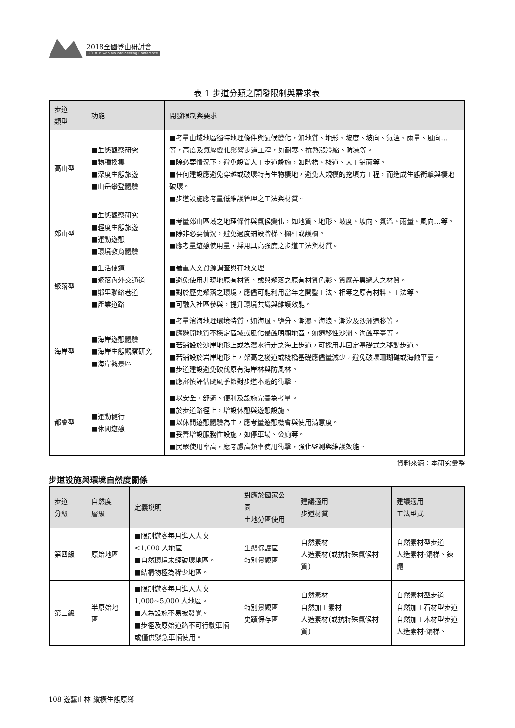2018全國登山研討會
2018 Taiwan Mountaineering Conference
表 1 步道分類之開發限制與需求表
| 步道 類型 | 功能 | 開發限制與要求 |
| --- | --- | --- |
| 高山型 | ■生態觀察研究 ■物種採集 ■深度生態旅遊 ■山岳攀登體驗 | ■考量山域地區獨特地理條件與氣候變化，如地質、地形、坡度、坡向、氣溫、雨量、風向…等，高度及氣壓變化影響步道工程，如耐寒、抗熱漲冷縮、防凍等。 ■除必要情況下，避免設置人工步道設施，如階梯、棧道、人工鋪面等。 ■任何建設應避免穿越或破壞特有生物棲地，避免大規模的挖填方工程，而造成生態衝擊與棲地破壞。 ■步道設施應考量低維護管理之工法與材質。 |
| 郊山型 | ■生態觀察研究 ■輕度生態旅遊 ■運動遊憩 ■環境教育體驗 | ■考量郊山區域之地理條件與氣候變化，如地質、地形、坡度、坡向、氣溫、雨量、風向…等。 ■除非必要情況，避免過度鋪設階梯、欄杆或護欄。 ■應考量遊憩使用量，採用具高強度之步道工法與材質。 |
| 聚落型 | ■生活便道 ■聚落內外交通道 ■鄰里聯絡巷道 ■產業道路 | ■著重人文資源調查與在地文理 ■避免使用非現地原有材質，或與聚落之原有材質色彩、質感差異過大之材質。 ■對於歷史聚落之環境，應儘可能利用當年之開鑿工法、相等之原有材料、工法等。 ■可融入社區參與，提升環境共識與維護效能。 |
| 海岸型 | ■海岸遊憩體驗 ■海岸生態觀察研究 ■海岸觀景區 | ■考量濱海地理環境特質，如海風、鹽分、潮濕、海浪、潮汐及沙洲遷移等。 ■應避開地質不穩定區域或風化侵蝕明顯地區，如遷移性沙洲、海蝕平臺等。 ■若鋪設於沙岸地形上或為潛水行走之海上步道，可採用非固定基礎式之移動步道。 ■若鋪設於岩岸地形上，架高之棧道或棧橋基礎應儘量減少，避免破壞珊瑚礁或海蝕平臺。 ■步道建設避免砍伐原有海岸林與防風林。 ■應審慎評估颱風季節對步道本體的衝擊。 |
| 都會型 | ■運動健行 ■休閒遊憩 | ■以安全、舒適、便利及設施完善為考量。 ■於步道路徑上，增設休憩與遊憩設施。 ■以休閒遊憩體驗為主，應考量遊憩機會與使用滿意度。 ■妥善增設服務性設施，如停車場、公廁等。 ■民眾使用率高，應考慮高頻率使用衝擊，強化監測與維護效能。 |
資料來源：本研究彙整
步道設施與環境自然度關係
| 步道 分級 | 自然度 層級 | 定義說明 | 對應於國家公園 土地分區使用 | 建議適用 步道材質 | 建議適用 工法型式 |
| --- | --- | --- | --- | --- | --- |
| 第四級 | 原始地區 | ■限制遊客每月進入人次<1,000 人地區 ■自然環境未經破壞地區。 ■結構物極為稀少地區。 | 生態保護區 特別景觀區 | 自然素材 人造素材(或抗特殊氣候材質) | 自然素材型步道 人造素材-鋼梯、鍊繩 |
| 第三級 | 半原始地區 | ■限制遊客每月進入人次1,000~5,000 人地區。 ■人為設施不易被發覺。 ■步徑及原始道路不可行駛車輛或僅供緊急車輛使用。 | 特別景觀區 史蹟保存區 | 自然素材 自然加工素材 人造素材(或抗特殊氣候材質) | 自然素材型步道 自然加工石材型步道 自然加工木材型步道 人造素材-鋼梯、 |
108 遊藝山林 縱橫生態原鄉